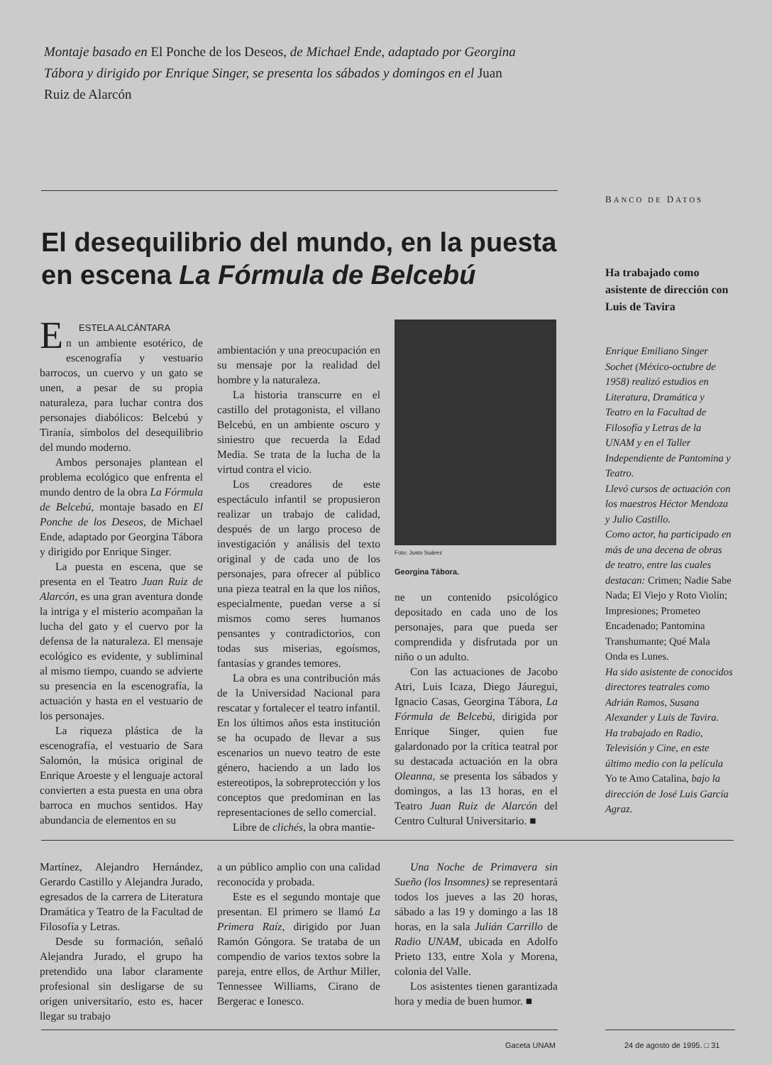Montaje basado en El Ponche de los Deseos, de Michael Ende, adaptado por Georgina Tábora y dirigido por Enrique Singer, se presenta los sábados y domingos en el Juan Ruiz de Alarcón
BANCO DE DATOS
El desequilibrio del mundo, en la puesta en escena La Fórmula de Belcebú
E ESTELA ALCÁNTARA
n un ambiente esotérico, de escenografía y vestuario barrocos, un cuervo y un gato se unen, a pesar de su propia naturaleza, para luchar contra dos personajes diabólicos: Belcebú y Tiranía, símbolos del desequilibrio del mundo moderno.
Ambos personajes plantean el problema ecológico que enfrenta el mundo dentro de la obra La Fórmula de Belcebú, montaje basado en El Ponche de los Deseos, de Michael Ende, adaptado por Georgina Tábora y dirigido por Enrique Singer.
La puesta en escena, que se presenta en el Teatro Juan Ruiz de Alarcón, es una gran aventura donde la intriga y el misterio acompañan la lucha del gato y el cuervo por la defensa de la naturaleza. El mensaje ecológico es evidente, y subliminal al mismo tiempo, cuando se advierte su presencia en la escenografía, la actuación y hasta en el vestuario de los personajes.
La riqueza plástica de la escenografía, el vestuario de Sara Salomón, la música original de Enrique Aroeste y el lenguaje actoral convierten a esta puesta en una obra barroca en muchos sentidos. Hay abundancia de elementos en su
ambientación y una preocupación en su mensaje por la realidad del hombre y la naturaleza.
La historia transcurre en el castillo del protagonista, el villano Belcebú, en un ambiente oscuro y siniestro que recuerda la Edad Media. Se trata de la lucha de la virtud contra el vicio.
Los creadores de este espectáculo infantil se propusieron realizar un trabajo de calidad, después de un largo proceso de investigación y análisis del texto original y de cada uno de los personajes, para ofrecer al público una pieza teatral en la que los niños, especialmente, puedan verse a sí mismos como seres humanos pensantes y contradictorios, con todas sus miserias, egoísmos, fantasías y grandes temores.
La obra es una contribución más de la Universidad Nacional para rescatar y fortalecer el teatro infantil. En los últimos años esta institución se ha ocupado de llevar a sus escenarios un nuevo teatro de este género, haciendo a un lado los estereotipos, la sobreprotección y los conceptos que predominan en las representaciones de sello comercial.
Libre de clichés, la obra mantie-
Foto: Justo Suárez
Georgina Tábora.
ne un contenido psicológico depositado en cada uno de los personajes, para que pueda ser comprendida y disfrutada por un niño o un adulto.
Con las actuaciones de Jacobo Atri, Luis Icaza, Diego Jáuregui, Ignacio Casas, Georgina Tábora, La Fórmula de Belcebú, dirigida por Enrique Singer, quien fue galardonado por la crítica teatral por su destacada actuación en la obra Oleanna, se presenta los sábados y domingos, a las 13 horas, en el Teatro Juan Ruiz de Alarcón del Centro Cultural Universitario. ■
Ha trabajado como asistente de dirección con Luis de Tavira
Enrique Emiliano Singer Sochet (México-octubre de 1958) realizó estudios en Literatura, Dramática y Teatro en la Facultad de Filosofía y Letras de la UNAM y en el Taller Independiente de Pantomina y Teatro.
Llevó cursos de actuación con los maestros Héctor Mendoza y Julio Castillo.
Como actor, ha participado en más de una decena de obras de teatro, entre las cuales destacan: Crimen; Nadie Sabe Nada; El Viejo y Roto Violín; Impresiones; Prometeo Encadenado; Pantomina Transhumante; Qué Mala Onda es Lunes.
Ha sido asistente de conocidos directores teatrales como Adrián Ramos, Susana Alexander y Luis de Tavira.
Ha trabajado en Radio, Televisión y Cine, en este último medio con la película Yo te Amo Catalina, bajo la dirección de José Luis García Agraz.
Martínez, Alejandro Hernández, Gerardo Castillo y Alejandra Jurado, egresados de la carrera de Literatura Dramática y Teatro de la Facultad de Filosofía y Letras.
Desde su formación, señaló Alejandra Jurado, el grupo ha pretendido una labor claramente profesional sin desligarse de su origen universitario, esto es, hacer llegar su trabajo
a un público amplio con una calidad reconocida y probada.
Este es el segundo montaje que presentan. El primero se llamó La Primera Raíz, dirigido por Juan Ramón Góngora. Se trataba de un compendio de varios textos sobre la pareja, entre ellos, de Arthur Miller, Tennessee Williams, Cirano de Bergerac e Ionesco.
Una Noche de Primavera sin Sueño (los Insomnes) se representará todos los jueves a las 20 horas, sábado a las 19 y domingo a las 18 horas, en la sala Julián Carrillo de Radio UNAM, ubicada en Adolfo Prieto 133, entre Xola y Morena, colonia del Valle.
Los asistentes tienen garantizada hora y media de buen humor. ■
Gaceta UNAM 24 de agosto de 1995. □ 31